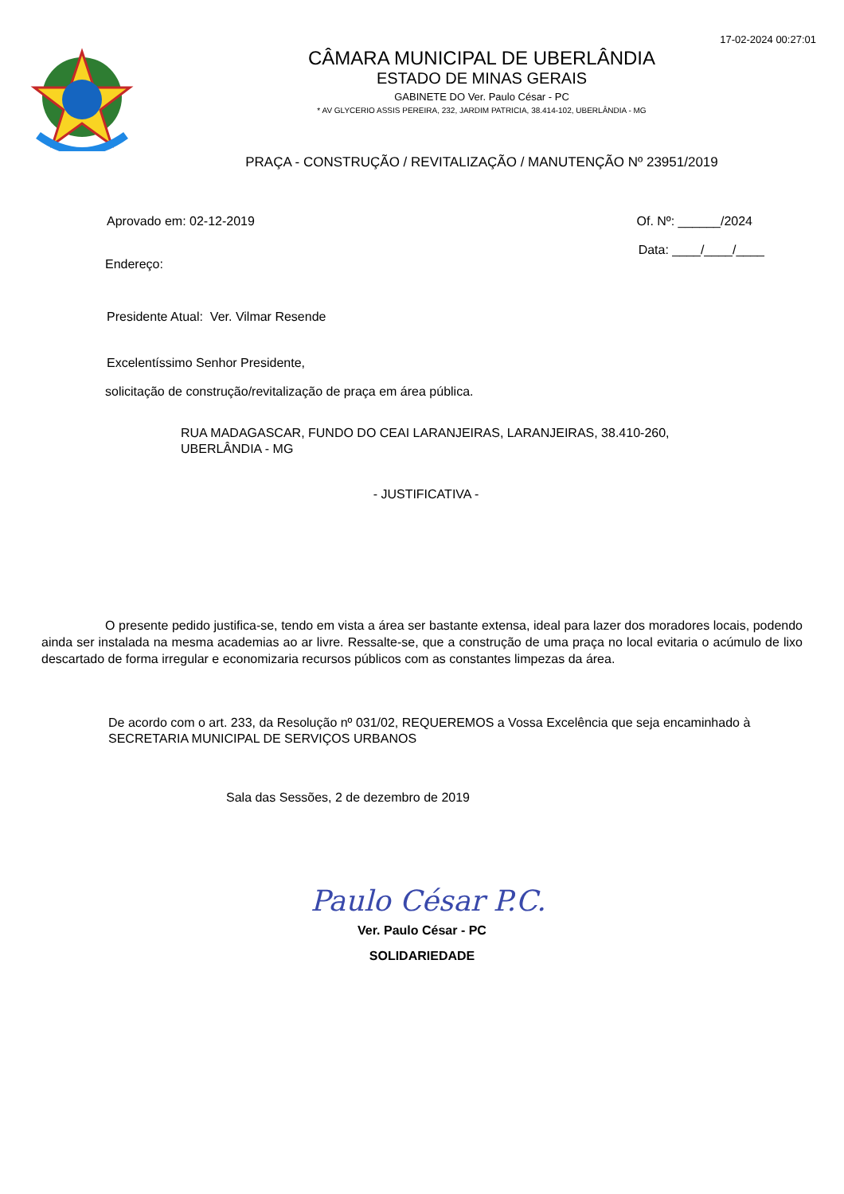17-02-2024 00:27:01
CÂMARA MUNICIPAL DE UBERLÂNDIA
ESTADO DE MINAS GERAIS
GABINETE DO Ver. Paulo César - PC
* AV GLYCERIO ASSIS PEREIRA, 232, JARDIM PATRICIA, 38.414-102, UBERLÂNDIA - MG
PRAÇA - CONSTRUÇÃO / REVITALIZAÇÃO / MANUTENÇÃO Nº 23951/2019
Aprovado em: 02-12-2019 Of. Nº: ______/2024
Endereço: Data: ____/____/____
Presidente Atual: Ver. Vilmar Resende
Excelentíssimo Senhor Presidente,
solicitação de construção/revitalização de praça em área pública.
RUA MADAGASCAR, FUNDO DO CEAI LARANJEIRAS, LARANJEIRAS, 38.410-260,
UBERLÂNDIA - MG
- JUSTIFICATIVA -
O presente pedido justifica-se, tendo em vista a área ser bastante extensa, ideal para lazer dos moradores locais, podendo ainda ser instalada na mesma academias ao ar livre. Ressalte-se, que a construção de uma praça no local evitaria o acúmulo de lixo descartado de forma irregular e economizaria recursos públicos com as constantes limpezas da área.
De acordo com o art. 233, da Resolução nº 031/02, REQUEREMOS a Vossa Excelência que seja encaminhado à SECRETARIA MUNICIPAL DE SERVIÇOS URBANOS
Sala das Sessões, 2 de dezembro de 2019
Paulo César P.C.
Ver. Paulo César - PC
SOLIDARIEDADE